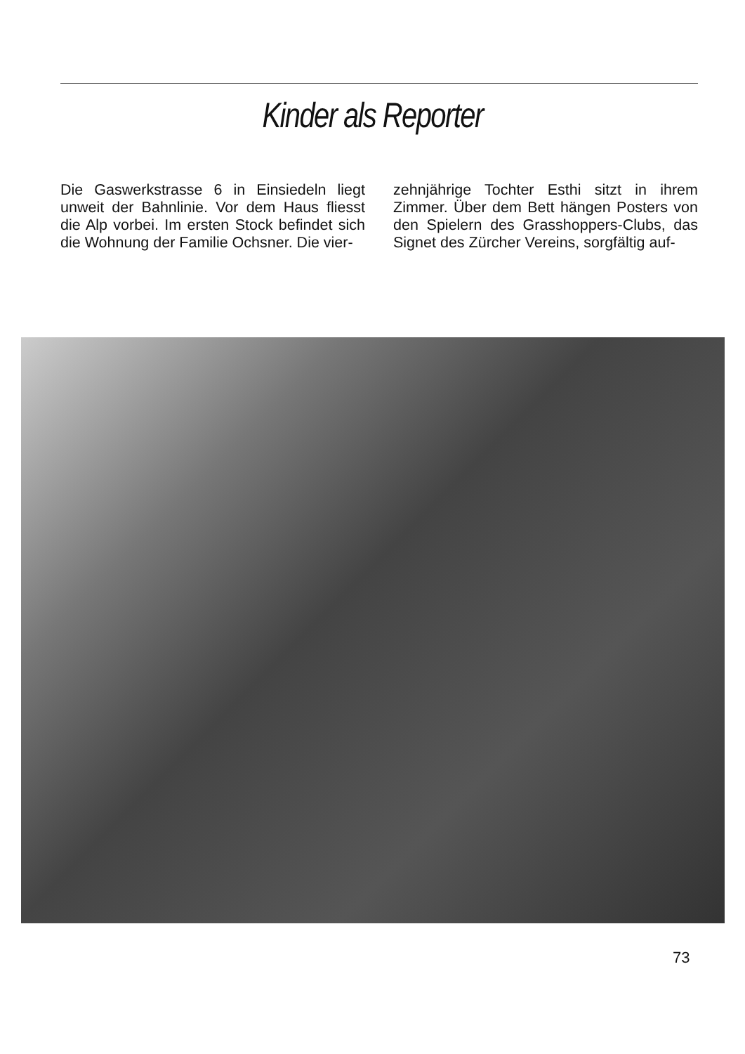Kinder als Reporter
Die Gaswerkstrasse 6 in Einsiedeln liegt unweit der Bahnlinie. Vor dem Haus fliesst die Alp vorbei. Im ersten Stock befindet sich die Wohnung der Familie Ochsner. Die vier-
zehnjährige Tochter Esthi sitzt in ihrem Zimmer. Über dem Bett hängen Posters von den Spielern des Grasshoppers-Clubs, das Signet des Zürcher Vereins, sorgfältig auf-
73